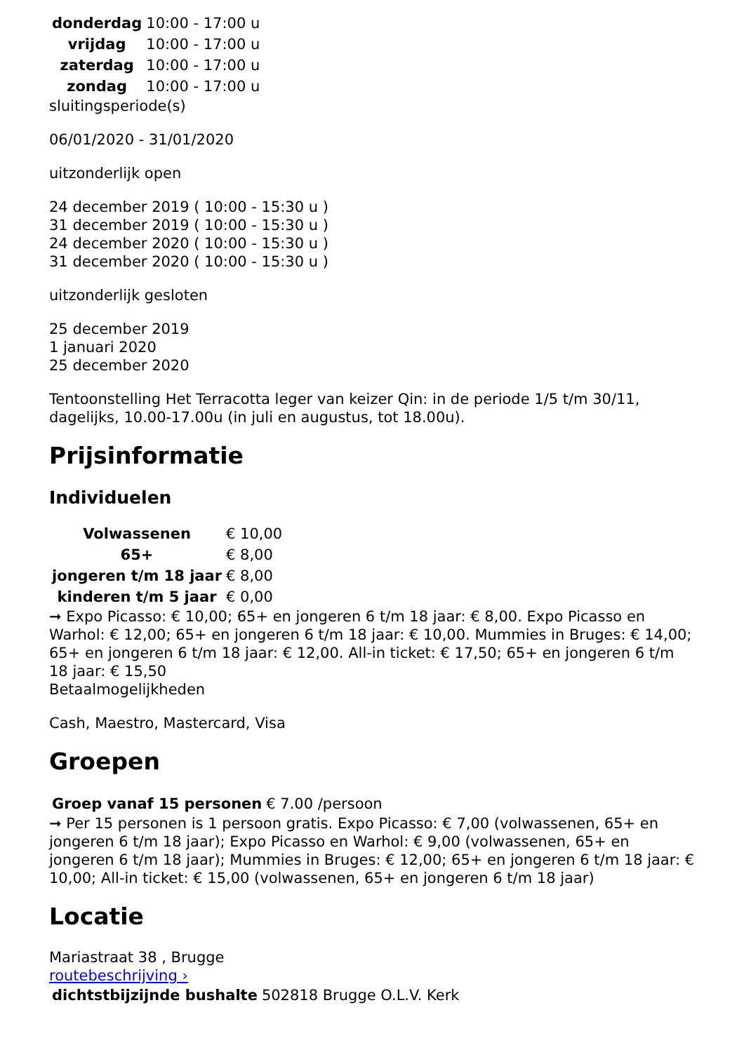| donderdag | 10:00 - 17:00 u |
| vrijdag | 10:00 - 17:00 u |
| zaterdag | 10:00 - 17:00 u |
| zondag | 10:00 - 17:00 u |
sluitingsperiode(s)
06/01/2020 - 31/01/2020
uitzonderlijk open
24 december 2019 ( 10:00 - 15:30 u )
31 december 2019 ( 10:00 - 15:30 u )
24 december 2020 ( 10:00 - 15:30 u )
31 december 2020 ( 10:00 - 15:30 u )
uitzonderlijk gesloten
25 december 2019
1 januari 2020
25 december 2020
Tentoonstelling Het Terracotta leger van keizer Qin: in de periode 1/5 t/m 30/11, dagelijks, 10.00-17.00u (in juli en augustus, tot 18.00u).
Prijsinformatie
Individuelen
| Volwassenen | € 10,00 |
| 65+ | € 8,00 |
| jongeren t/m 18 jaar | € 8,00 |
| kinderen t/m 5 jaar | € 0,00 |
➞ Expo Picasso: € 10,00; 65+ en jongeren 6 t/m 18 jaar: € 8,00. Expo Picasso en Warhol: € 12,00; 65+ en jongeren 6 t/m 18 jaar: € 10,00. Mummies in Bruges: € 14,00; 65+ en jongeren 6 t/m 18 jaar: € 12,00. All-in ticket: € 17,50; 65+ en jongeren 6 t/m 18 jaar: € 15,50
Betaalmogelijkheden
Cash, Maestro, Mastercard, Visa
Groepen
| Groep vanaf 15 personen | € 7.00 /persoon |
➞ Per 15 personen is 1 persoon gratis. Expo Picasso: € 7,00 (volwassenen, 65+ en jongeren 6 t/m 18 jaar); Expo Picasso en Warhol: € 9,00 (volwassenen, 65+ en jongeren 6 t/m 18 jaar); Mummies in Bruges: € 12,00; 65+ en jongeren 6 t/m 18 jaar: € 10,00; All-in ticket: € 15,00 (volwassenen, 65+ en jongeren 6 t/m 18 jaar)
Locatie
Mariastraat 38 , Brugge
routebeschrijving ›
| dichtstbijzijnde bushalte | 502818 Brugge O.L.V. Kerk |